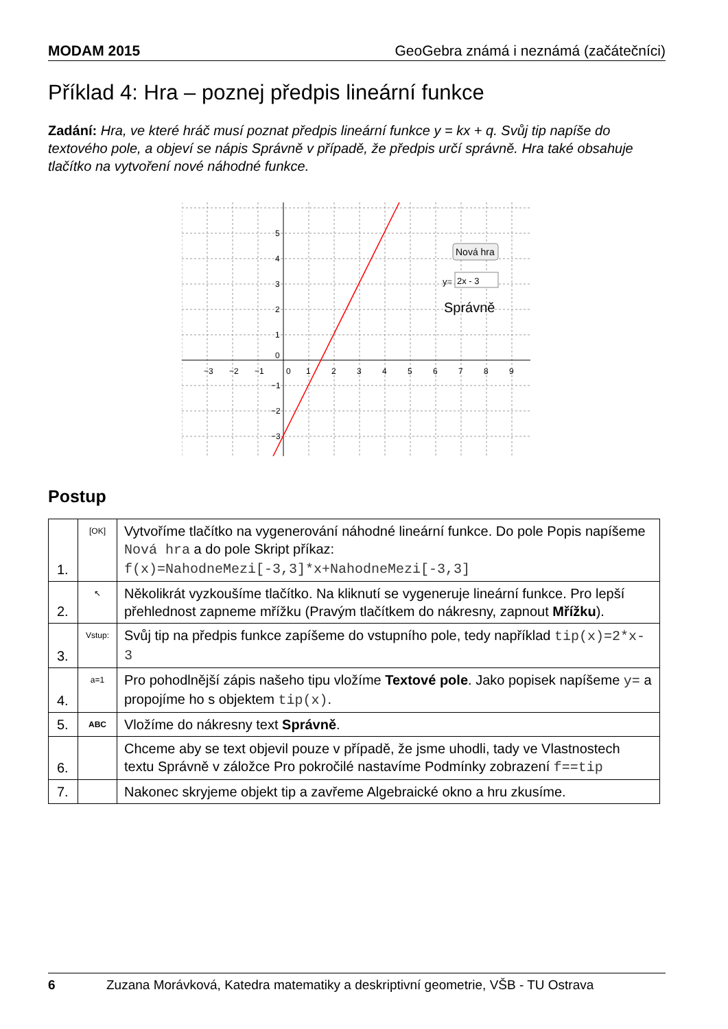MODAM 2015 GeoGebra známá i neznámá (začátečníci)
Příklad 4: Hra – poznej předpis lineární funkce
Zadání: Hra, ve které hráč musí poznat předpis lineární funkce y = kx + q. Svůj tip napíše do textového pole, a objeví se nápis Správně v případě, že předpis určí správně. Hra také obsahuje tlačítko na vytvoření nové náhodné funkce.
−3
−2
−1
0
1
2
3
4
5
6
7
8
9
5
4
3
2
1
0
−1
−2
−3
Nová hra
y=
2x - 3
Správně
Postup
| 1. | [OK] | Vytvoříme tlačítko na vygenerování náhodné lineární funkce. Do pole Popis napíšeme Nová hra a do pole Skript příkaz: f(x)=NahodneMezi[-3,3]*x+NahodneMezi[-3,3] |
| 2. | ↖ | Několikrát vyzkoušíme tlačítko. Na kliknutí se vygeneruje lineární funkce. Pro lepší přehlednost zapneme mřížku (Pravým tlačítkem do nákresny, zapnout Mřížku ). |
| 3. | Vstup: | Svůj tip na předpis funkce zapíšeme do vstupního pole, tedy například tip(x)=2*x-3 |
| 4. | a=1 | Pro pohodlnější zápis našeho tipu vložíme Textové pole . Jako popisek napíšeme y= a propojíme ho s objektem tip(x) . |
| 5. | ABC | Vložíme do nákresny text Správně . |
| 6. | | Chceme aby se text objevil pouze v případě, že jsme uhodli, tady ve Vlastnostech textu Správně v záložce Pro pokročilé nastavíme Podmínky zobrazení f==tip |
| 7. | | Nakonec skryjeme objekt tip a zavřeme Algebraické okno a hru zkusíme. |
6 Zuzana Morávková, Katedra matematiky a deskriptivní geometrie, VŠB - TU Ostrava